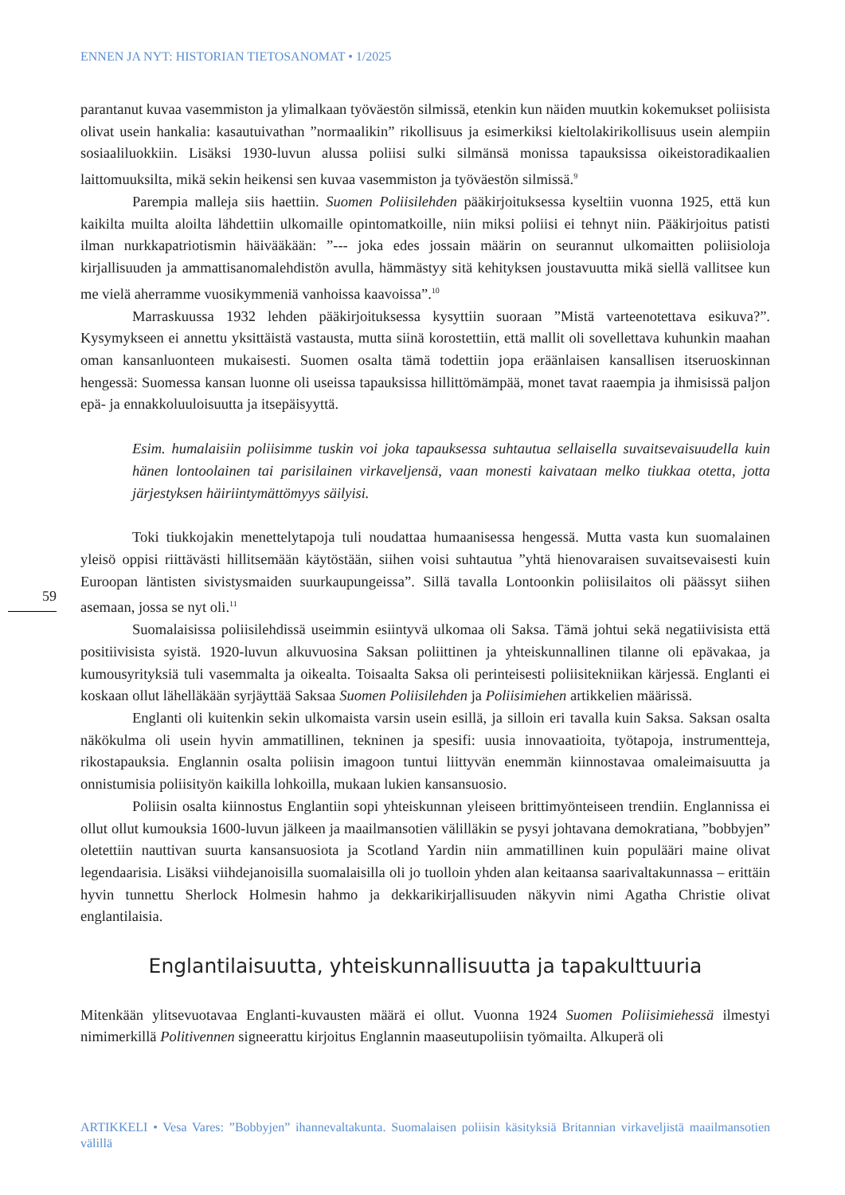ENNEN JA NYT: HISTORIAN TIETOSANOMAT • 1/2025
parantanut kuvaa vasemmiston ja ylimalkaan työväestön silmissä, etenkin kun näiden muutkin kokemukset poliisista olivat usein hankalia: kasautuivathan ”normaalikin” rikollisuus ja esimerkiksi kieltolakirikollisuus usein alempiin sosiaaliluokkiin. Lisäksi 1930-luvun alussa poliisi sulki silmänsä monissa tapauksissa oikeistoradikaalien laittomuuksilta, mikä sekin heikensi sen kuvaa vasemmiston ja työväestön silmissä.<sup>9</sup>
Parempia malleja siis haettiin. Suomen Poliisilehden pääkirjoituksessa kyseltiin vuonna 1925, että kun kaikilta muilta aloilta lähdettiin ulkomaille opintomatkoille, niin miksi poliisi ei tehnyt niin. Pääkirjoitus patisti ilman nurkkapatriotismin häivääkään: ”--- joka edes jossain määrin on seurannut ulkomaitten poliisioloja kirjallisuuden ja ammattisanomalehdistön avulla, hämmästyy sitä kehityksen joustavuutta mikä siellä vallitsee kun me vielä aherramme vuosikymmeniä vanhoissa kaavoissa”.<sup>10</sup>
Marraskuussa 1932 lehden pääkirjoituksessa kysyttiin suoraan ”Mistä varteenotettava esikuva?”. Kysymykseen ei annettu yksittäistä vastausta, mutta siinä korostettiin, että mallit oli sovellettava kuhunkin maahan oman kansanluonteen mukaisesti. Suomen osalta tämä todettiin jopa eräänlaisen kansallisen itseruoskinnan hengessä: Suomessa kansan luonne oli useissa tapauksissa hillittömämpää, monet tavat raaempia ja ihmisissä paljon epä- ja ennakkoluuloisuutta ja itsepäisyyttä.
Esim. humalaisiin poliisimme tuskin voi joka tapauksessa suhtautua sellaisella suvaitsevaisuudella kuin hänen lontoolainen tai parisilainen virkaveljensä, vaan monesti kaivataan melko tiukkaa otetta, jotta järjestyksen häiriintymättömyys säilyisi.
Toki tiukkojakin menettelytapoja tuli noudattaa humaanisessa hengessä. Mutta vasta kun suomalainen yleisö oppisi riittävästi hillitsemään käytöstään, siihen voisi suhtautua ”yhtä hienovaraisen suvaitsevaisesti kuin Euroopan läntisten sivistysmaiden suurkaupungeissa”. Sillä tavalla Lontoonkin poliisilaitos oli päässyt siihen asemaan, jossa se nyt oli.<sup>11</sup>
Suomalaisissa poliisilehdissä useimmin esiintyvä ulkomaa oli Saksa. Tämä johtui sekä negatiivisista että positiivisista syistä. 1920-luvun alkuvuosina Saksan poliittinen ja yhteiskunnallinen tilanne oli epävakaa, ja kumousyrityksiä tuli vasemmalta ja oikealta. Toisaalta Saksa oli perinteisesti poliisitekniikan kärjessä. Englanti ei koskaan ollut lähelläkään syrjäyttää Saksaa Suomen Poliisilehden ja Poliisimiehen artikkelien määrissä.
Englanti oli kuitenkin sekin ulkomaista varsin usein esillä, ja silloin eri tavalla kuin Saksa. Saksan osalta näkökulma oli usein hyvin ammatillinen, tekninen ja spesifi: uusia innovaatioita, työtapoja, instrumentteja, rikostapauksia. Englannin osalta poliisin imagoon tuntui liittyvän enemmän kiinnostavaa omaleimaisuutta ja onnistumisia poliisityön kaikilla lohkoilla, mukaan lukien kansansuosio.
Poliisin osalta kiinnostus Englantiin sopi yhteiskunnan yleiseen brittimyönteiseen trendiin. Englannissa ei ollut ollut kumouksia 1600-luvun jälkeen ja maailmansotien välilläkin se pysyi johtavana demokratiana, ”bobbyjen” oletettiin nauttivan suurta kansansuosiota ja Scotland Yardin niin ammatillinen kuin populääri maine olivat legendaarisia. Lisäksi viihdejanoisilla suomalaisilla oli jo tuolloin yhden alan keitaansa saarivaltakunnassa – erittäin hyvin tunnettu Sherlock Holmesin hahmo ja dekkarikirjallisuuden näkyvin nimi Agatha Christie olivat englantilaisia.
Englantilaisuutta, yhteiskunnallisuutta ja tapakulttuuria
Mitenkään ylitsevuotavaa Englanti-kuvausten määrä ei ollut. Vuonna 1924 Suomen Poliisimiehessä ilmestyi nimimerkillä Politivennen signeerattu kirjoitus Englannin maaseutupoliisin työmailta. Alkuperä oli
59
ARTIKKELI • Vesa Vares: ”Bobbyjen” ihannevaltakunta. Suomalaisen poliisin käsityksiä Britannian virkaveljistä maailmansotien välillä